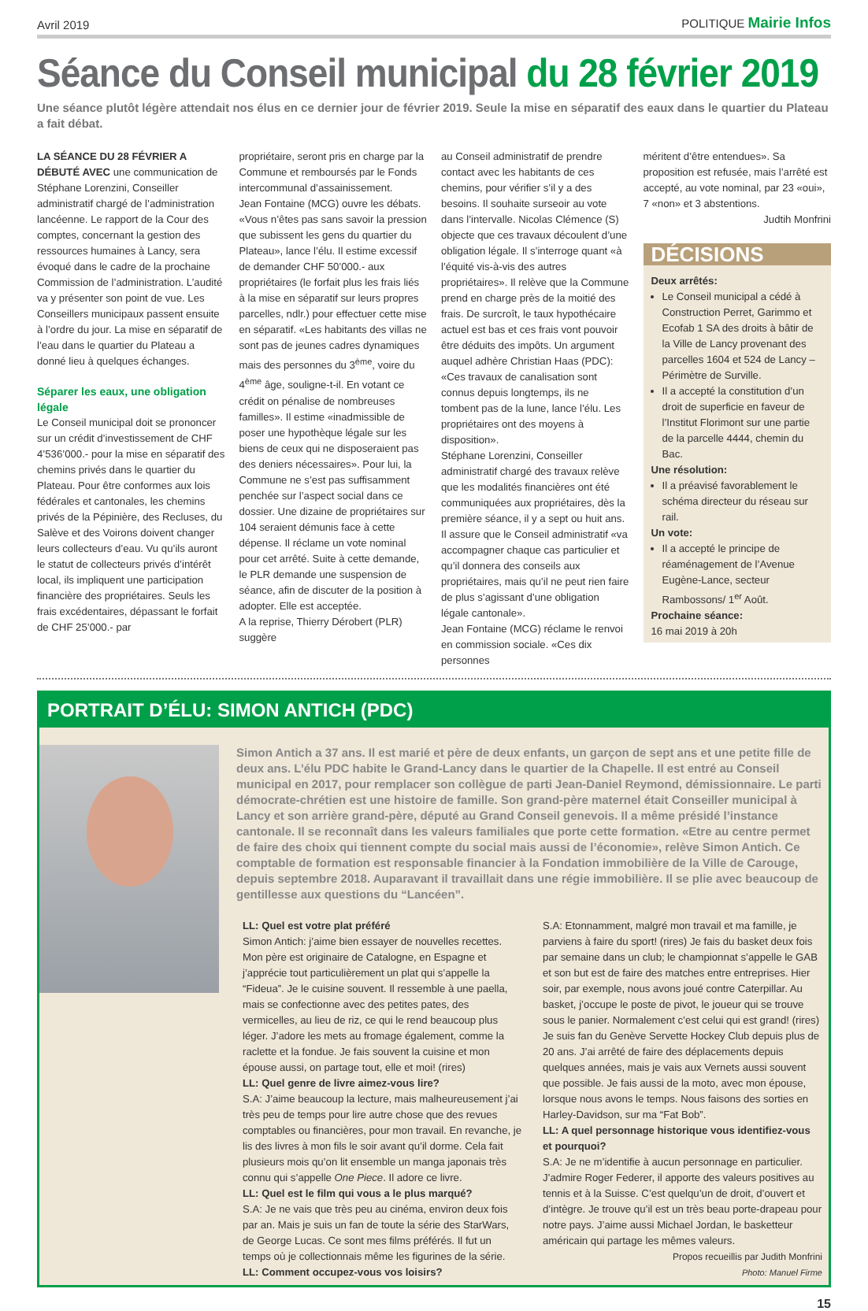Avril 2019 POLITIQUE Mairie Infos
Séance du Conseil municipal du 28 février 2019
Une séance plutôt légère attendait nos élus en ce dernier jour de février 2019. Seule la mise en séparatif des eaux dans le quartier du Plateau a fait débat.
LA SÉANCE DU 28 FÉVRIER A DÉBUTÉ AVEC une communication de Stéphane Lorenzini, Conseiller administratif chargé de l’administration lancéenne. Le rapport de la Cour des comptes, concernant la gestion des ressources humaines à Lancy, sera évoqué dans le cadre de la prochaine Commission de l’administration. L’audité va y présenter son point de vue. Les Conseillers municipaux passent ensuite à l’ordre du jour. La mise en séparatif de l’eau dans le quartier du Plateau a donné lieu à quelques échanges.
Séparer les eaux, une obligation légale
Le Conseil municipal doit se prononcer sur un crédit d’investissement de CHF 4’536’000.- pour la mise en séparatif des chemins privés dans le quartier du Plateau. Pour être conformes aux lois fédérales et cantonales, les chemins privés de la Pépinière, des Recluses, du Salève et des Voirons doivent changer leurs collecteurs d’eau. Vu qu’ils auront le statut de collecteurs privés d’intérêt local, ils impliquent une participation financière des propriétaires. Seuls les frais excédentaires, dépassant le forfait de CHF 25’000.- par
propriétaire, seront pris en charge par la Commune et remboursés par le Fonds intercommunal d’assainissement.
Jean Fontaine (MCG) ouvre les débats. «Vous n’êtes pas sans savoir la pression que subissent les gens du quartier du Plateau», lance l’élu. Il estime excessif de demander CHF 50’000.- aux propriétaires (le forfait plus les frais liés à la mise en séparatif sur leurs propres parcelles, ndlr.) pour effectuer cette mise en séparatif. «Les habitants des villas ne sont pas de jeunes cadres dynamiques mais des personnes du 3<sup>ème</sup>, voire du 4<sup>ème</sup> âge, souligne-t-il. En votant ce crédit on pénalise de nombreuses familles». Il estime «inadmissible de poser une hypothèque légale sur les biens de ceux qui ne disposeraient pas des deniers nécessaires». Pour lui, la Commune ne s’est pas suffisamment penchée sur l’aspect social dans ce dossier. Une dizaine de propriétaires sur 104 seraient démunis face à cette dépense. Il réclame un vote nominal pour cet arrêté. Suite à cette demande, le PLR demande une suspension de séance, afin de discuter de la position à adopter. Elle est acceptée.
A la reprise, Thierry Dérobert (PLR) suggère
au Conseil administratif de prendre contact avec les habitants de ces chemins, pour vérifier s’il y a des besoins. Il souhaite surseoir au vote dans l’intervalle. Nicolas Clémence (S) objecte que ces travaux découlent d’une obligation légale. Il s’interroge quant «à l’équité vis-à-vis des autres propriétaires». Il relève que la Commune prend en charge près de la moitié des frais. De surcroît, le taux hypothécaire actuel est bas et ces frais vont pouvoir être déduits des impôts. Un argument auquel adhère Christian Haas (PDC): «Ces travaux de canalisation sont connus depuis longtemps, ils ne tombent pas de la lune, lance l’élu. Les propriétaires ont des moyens à disposition».
Stéphane Lorenzini, Conseiller administratif chargé des travaux relève que les modalités financières ont été communiquées aux propriétaires, dès la première séance, il y a sept ou huit ans. Il assure que le Conseil administratif «va accompagner chaque cas particulier et qu’il donnera des conseils aux propriétaires, mais qu’il ne peut rien faire de plus s’agissant d’une obligation légale cantonale».
Jean Fontaine (MCG) réclame le renvoi en commission sociale. «Ces dix personnes
méritent d’être entendues». Sa proposition est refusée, mais l’arrêté est accepté, au vote nominal, par 23 «oui», 7 «non» et 3 abstentions.
Judtih Monfrini
DÉCISIONS
Deux arrêtés:
Le Conseil municipal a cédé à Construction Perret, Garimmo et Ecofab 1 SA des droits à bâtir de la Ville de Lancy provenant des parcelles 1604 et 524 de Lancy – Périmètre de Surville.
Il a accepté la constitution d’un droit de superficie en faveur de l’Institut Florimont sur une partie de la parcelle 4444, chemin du Bac.
Une résolution:
Il a préavisé favorablement le schéma directeur du réseau sur rail.
Un vote:
Il a accepté le principe de réaménagement de l’Avenue Eugène-Lance, secteur Rambossons/ 1<sup>er</sup> Août.
Prochaine séance:
16 mai 2019 à 20h
PORTRAIT D’ÉLU: SIMON ANTICH (PDC)
Simon Antich a 37 ans. Il est marié et père de deux enfants, un garçon de sept ans et une petite fille de deux ans. L’élu PDC habite le Grand-Lancy dans le quartier de la Chapelle. Il est entré au Conseil municipal en 2017, pour remplacer son collègue de parti Jean-Daniel Reymond, démissionnaire. Le parti démocrate-chrétien est une histoire de famille. Son grand-père maternel était Conseiller municipal à Lancy et son arrière grand-père, député au Grand Conseil genevois. Il a même présidé l’instance cantonale. Il se reconnaît dans les valeurs familiales que porte cette formation. «Etre au centre permet de faire des choix qui tiennent compte du social mais aussi de l’économie», relève Simon Antich. Ce comptable de formation est responsable financier à la Fondation immobilière de la Ville de Carouge, depuis septembre 2018. Auparavant il travaillait dans une régie immobilière. Il se plie avec beaucoup de gentillesse aux questions du “Lancéen”.
LL: Quel est votre plat préféré
Simon Antich: j’aime bien essayer de nouvelles recettes. Mon père est originaire de Catalogne, en Espagne et j’apprécie tout particulièrement un plat qui s’appelle la “Fideua”. Je le cuisine souvent. Il ressemble à une paella, mais se confectionne avec des petites pates, des vermicelles, au lieu de riz, ce qui le rend beaucoup plus léger. J’adore les mets au fromage également, comme la raclette et la fondue. Je fais souvent la cuisine et mon épouse aussi, on partage tout, elle et moi! (rires)
LL: Quel genre de livre aimez-vous lire?
S.A: J’aime beaucoup la lecture, mais malheureusement j’ai très peu de temps pour lire autre chose que des revues comptables ou financières, pour mon travail. En revanche, je lis des livres à mon fils le soir avant qu’il dorme. Cela fait plusieurs mois qu’on lit ensemble un manga japonais très connu qui s’appelle One Piece. Il adore ce livre.
LL: Quel est le film qui vous a le plus marqué?
S.A: Je ne vais que très peu au cinéma, environ deux fois par an. Mais je suis un fan de toute la série des StarWars, de George Lucas. Ce sont mes films préférés. Il fut un temps où je collectionnais même les figurines de la série.
LL: Comment occupez-vous vos loisirs?
S.A: Etonnamment, malgré mon travail et ma famille, je parviens à faire du sport! (rires) Je fais du basket deux fois par semaine dans un club; le championnat s’appelle le GAB et son but est de faire des matches entre entreprises. Hier soir, par exemple, nous avons joué contre Caterpillar. Au basket, j’occupe le poste de pivot, le joueur qui se trouve sous le panier. Normalement c’est celui qui est grand! (rires) Je suis fan du Genève Servette Hockey Club depuis plus de 20 ans. J’ai arrêté de faire des déplacements depuis quelques années, mais je vais aux Vernets aussi souvent que possible. Je fais aussi de la moto, avec mon épouse, lorsque nous avons le temps. Nous faisons des sorties en Harley-Davidson, sur ma “Fat Bob”.
LL: A quel personnage historique vous identifiez-vous et pourquoi?
S.A: Je ne m’identifie à aucun personnage en particulier. J’admire Roger Federer, il apporte des valeurs positives au tennis et à la Suisse. C’est quelqu’un de droit, d’ouvert et d’intègre. Je trouve qu’il est un très beau porte-drapeau pour notre pays. J’aime aussi Michael Jordan, le basketteur américain qui partage les mêmes valeurs.
Propos recueillis par Judith Monfrini
Photo: Manuel Firme
15